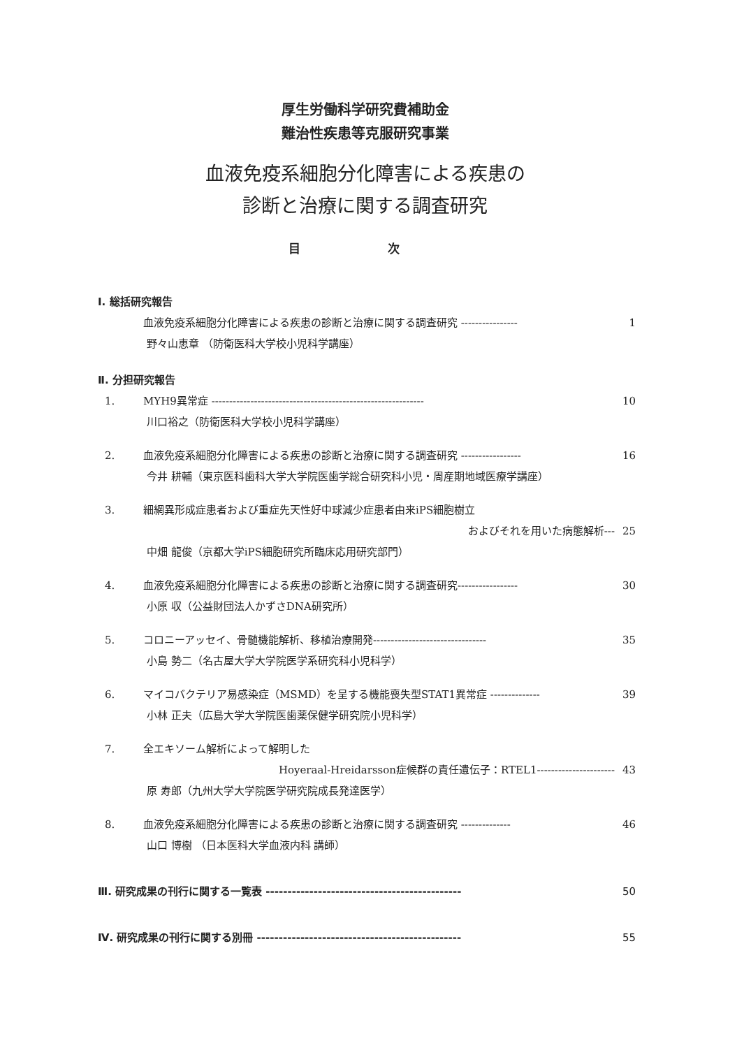厚生労働科学研究費補助金
難治性疾患等克服研究事業
血液免疫系細胞分化障害による疾患の
診断と治療に関する調査研究
目 次
Ⅰ. 総括研究報告
血液免疫系細胞分化障害による疾患の診断と治療に関する調査研究 ---------------- 1
野々山恵章 （防衛医科大学校小児科学講座）
Ⅱ. 分担研究報告
1. MYH9異常症 ------------------------------------------------------------ 10
川口裕之（防衛医科大学校小児科学講座）
2. 血液免疫系細胞分化障害による疾患の診断と治療に関する調査研究 ----------------- 16
今井 耕輔（東京医科歯科大学大学院医歯学総合研究科小児・周産期地域医療学講座）
3. 細網異形成症患者および重症先天性好中球減少症患者由来iPS細胞樹立
およびそれを用いた病態解析--- 25
中畑 龍俊（京都大学iPS細胞研究所臨床応用研究部門）
4. 血液免疫系細胞分化障害による疾患の診断と治療に関する調査研究----------------- 30
小原 収（公益財団法人かずさDNA研究所）
5. コロニーアッセイ、骨髄機能解析、移植治療開発-------------------------------- 35
小島 勢二（名古屋大学大学院医学系研究科小児科学）
6. マイコバクテリア易感染症（MSMD）を呈する機能喪失型STAT1異常症 -------------- 39
小林 正夫（広島大学大学院医歯薬保健学研究院小児科学）
7. 全エキソーム解析によって解明した
Hoyeraal-Hreidarsson症候群の責任遺伝子：RTEL1---------------------- 43
原 寿郎（九州大学大学院医学研究院成長発達医学）
8. 血液免疫系細胞分化障害による疾患の診断と治療に関する調査研究 -------------- 46
山口 博樹 （日本医科大学血液内科 講師）
Ⅲ. 研究成果の刊行に関する一覧表 --------------------------------------------- 50
Ⅳ. 研究成果の刊行に関する別冊 ----------------------------------------------- 55